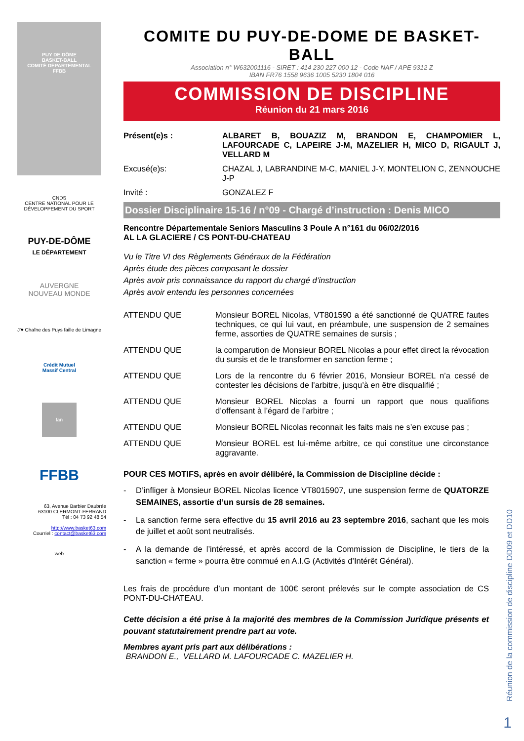PUY DE DÔME
BASKET-BALL
COMITÉ DÉPARTEMENTAL
FFBB
CNDS
CENTRE NATIONAL POUR LE DÉVELOPPEMENT DU SPORT
PUY-DE-DÔME
LE DÉPARTEMENT
AUVERGNE
NOUVEAU MONDE
J'♥ Chaîne des Puys faille de Limagne
Crédit Mutuel
Massif Central
fan
FFBB
63, Avenue Barbier Daubrée
63100 CLERMONT-FERRAND
Tél : 04 73 92 48 54
http://www.basket63.com
Courriel : contact@basket63.com
web
COMITE DU PUY-DE-DOME DE BASKET-BALL
Association n° W632001116 - SIRET : 414 230 227 000 12 - Code NAF / APE 9312 Z
IBAN FR76 1558 9636 1005 5230 1804 016
COMMISSION DE DISCIPLINE
Réunion du 21 mars 2016
Présent(e)s : ALBARET B, BOUAZIZ M, BRANDON E, CHAMPOMIER L, LAFOURCADE C, LAPEIRE J-M, MAZELIER H, MICO D, RIGAULT J, VELLARD M
Excusé(e)s: CHAZAL J, LABRANDINE M-C, MANIEL J-Y, MONTELION C, ZENNOUCHE J-P
Invité : GONZALEZ F
Dossier Disciplinaire 15-16 / n°09 - Chargé d’instruction : Denis MICO
Rencontre Départementale Seniors Masculins 3 Poule A n°161 du 06/02/2016
AL LA GLACIERE / CS PONT-DU-CHATEAU
Vu le Titre VI des Règlements Généraux de la Fédération
Après étude des pièces composant le dossier
Après avoir pris connaissance du rapport du chargé d’instruction
Après avoir entendu les personnes concernées
ATTENDU QUE Monsieur BOREL Nicolas, VT801590 a été sanctionné de QUATRE fautes techniques, ce qui lui vaut, en préambule, une suspension de 2 semaines ferme, assorties de QUATRE semaines de sursis ;
ATTENDU QUE la comparution de Monsieur BOREL Nicolas a pour effet direct la révocation du sursis et de le transformer en sanction ferme ;
ATTENDU QUE Lors de la rencontre du 6 février 2016, Monsieur BOREL n’a cessé de contester les décisions de l’arbitre, jusqu’à en être disqualifié ;
ATTENDU QUE Monsieur BOREL Nicolas a fourni un rapport que nous qualifions d’offensant à l’égard de l’arbitre ;
ATTENDU QUE Monsieur BOREL Nicolas reconnait les faits mais ne s’en excuse pas ;
ATTENDU QUE Monsieur BOREL est lui-même arbitre, ce qui constitue une circonstance aggravante.
POUR CES MOTIFS, après en avoir délibéré, la Commission de Discipline décide :
- D’infliger à Monsieur BOREL Nicolas licence VT8015907, une suspension ferme de QUATORZE SEMAINES, assortie d’un sursis de 28 semaines.
- La sanction ferme sera effective du 15 avril 2016 au 23 septembre 2016, sachant que les mois de juillet et août sont neutralisés.
- A la demande de l’intéressé, et après accord de la Commission de Discipline, le tiers de la sanction « ferme » pourra être commué en A.I.G (Activités d’Intérêt Général).
Les frais de procédure d’un montant de 100€ seront prélevés sur le compte association de CS PONT-DU-CHATEAU.
Cette décision a été prise à la majorité des membres de la Commission Juridique présents et pouvant statutairement prendre part au vote.
Membres ayant pris part aux délibérations :
BRANDON E., VELLARD M. LAFOURCADE C. MAZELIER H.
Réunion de la commission de discipline DD09 et DD10
1